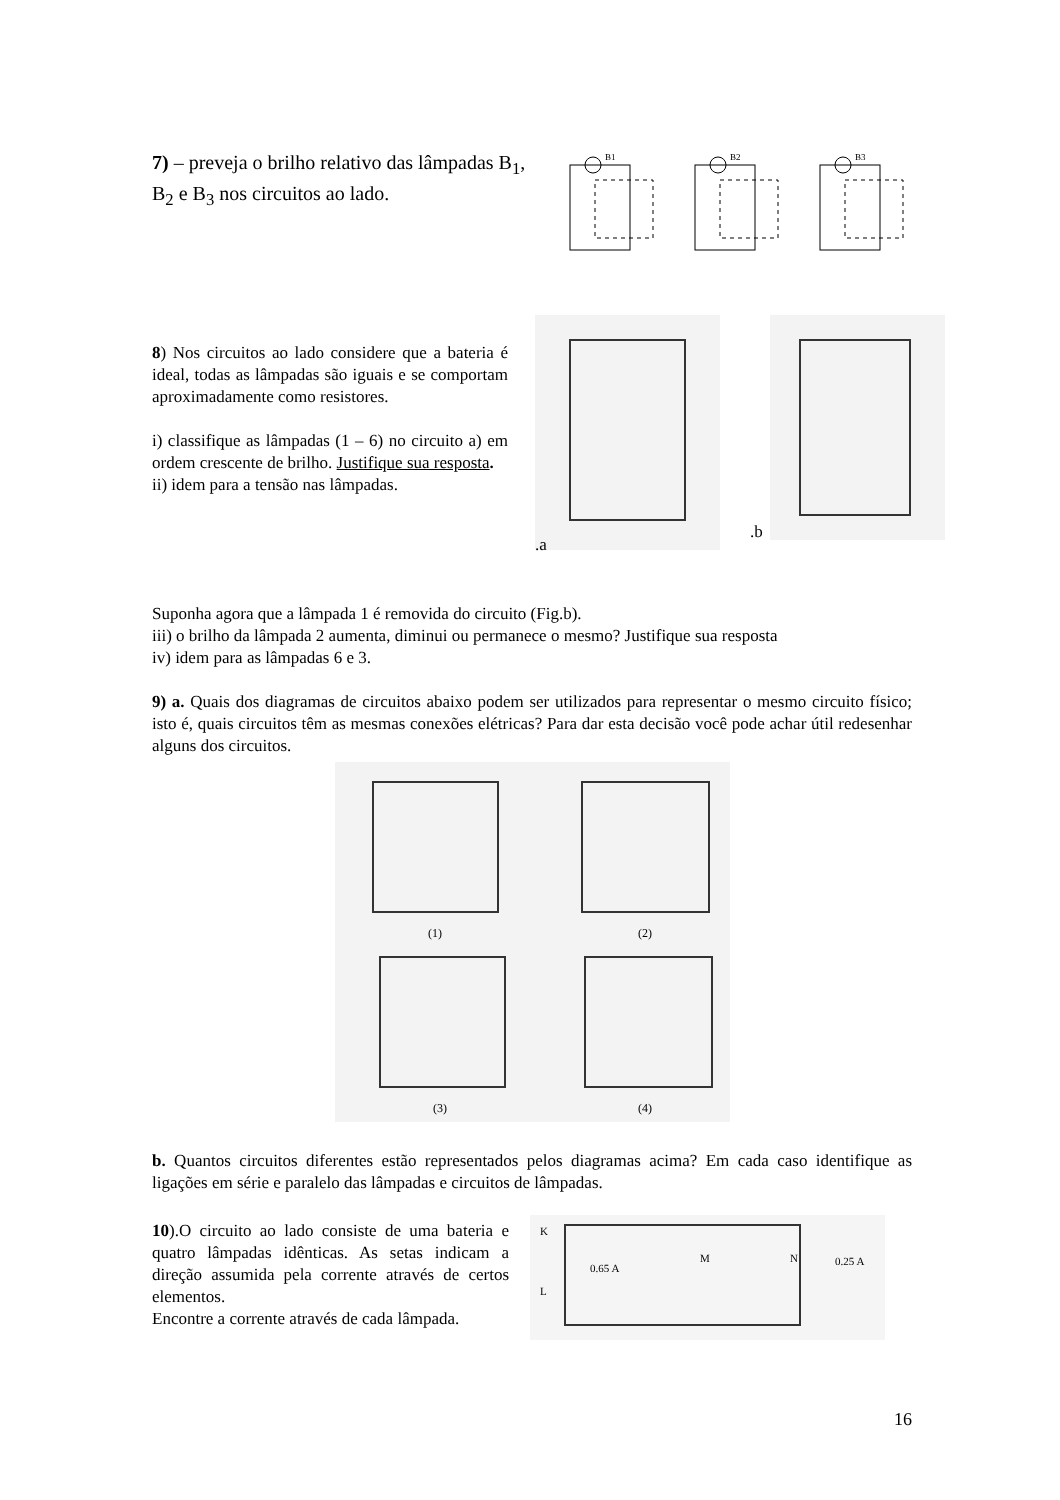7) – preveja o brilho relativo das lâmpadas B<sub>1</sub>, B<sub>2</sub> e B<sub>3</sub> nos circuitos ao lado.
B1
B2
B3
8) Nos circuitos ao lado considere que a bateria é ideal, todas as lâmpadas são iguais e se comportam aproximadamente como resistores.
i) classifique as lâmpadas (1 – 6) no circuito a) em ordem crescente de brilho. Justifique sua resposta.
ii) idem para a tensão nas lâmpadas.
.a
.b
Suponha agora que a lâmpada 1 é removida do circuito (Fig.b).
iii) o brilho da lâmpada 2 aumenta, diminui ou permanece o mesmo? Justifique sua resposta
iv) idem para as lâmpadas 6 e 3.
9) a. Quais dos diagramas de circuitos abaixo podem ser utilizados para representar o mesmo circuito físico; isto é, quais circuitos têm as mesmas conexões elétricas? Para dar esta decisão você pode achar útil redesenhar alguns dos circuitos.
(1)
(2)
(3)
(4)
b. Quantos circuitos diferentes estão representados pelos diagramas acima? Em cada caso identifique as ligações em série e paralelo das lâmpadas e circuitos de lâmpadas.
10).O circuito ao lado consiste de uma bateria e quatro lâmpadas idênticas. As setas indicam a direção assumida pela corrente através de certos elementos.
Encontre a corrente através de cada lâmpada.
0.65 A
0.25 A
K
L
M
N
16